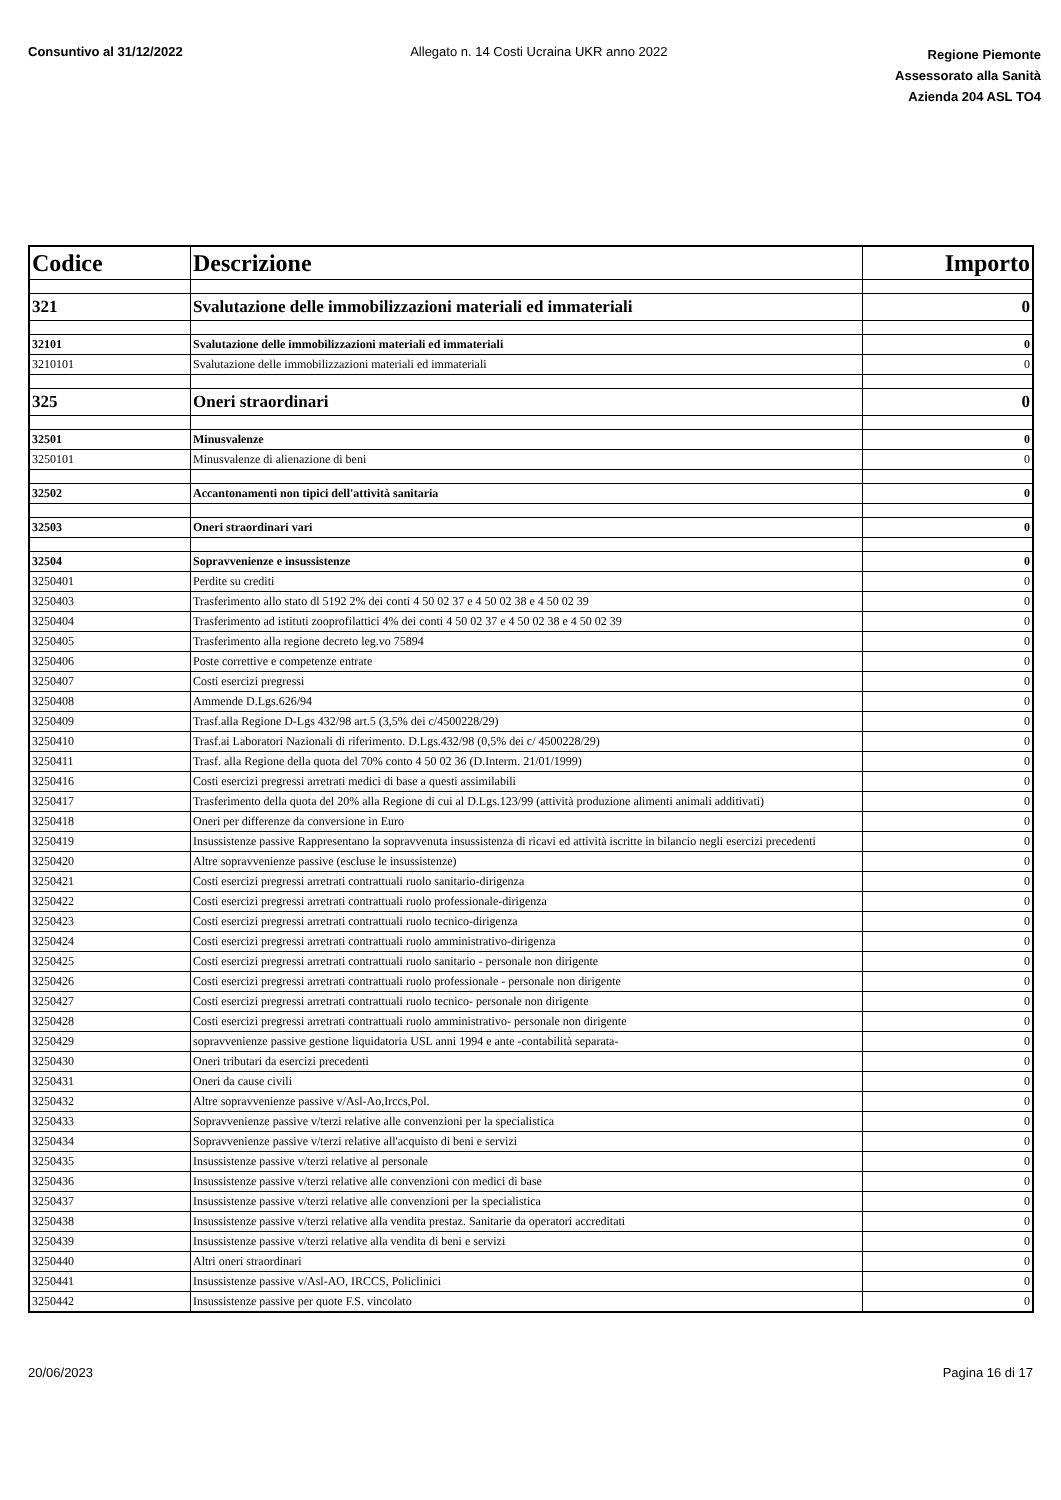Consuntivo al 31/12/2022 Allegato n. 14 Costi Ucraina UKR anno 2022
Regione Piemonte
Assessorato alla Sanità
Azienda 204 ASL TO4
| Codice | Descrizione | Importo |
| --- | --- | --- |
| 321 | Svalutazione delle immobilizzazioni materiali ed immateriali | 0 |
| 32101 | Svalutazione delle immobilizzazioni materiali ed immateriali | 0 |
| 3210101 | Svalutazione delle immobilizzazioni materiali ed immateriali | 0 |
| 325 | Oneri straordinari | 0 |
| 32501 | Minusvalenze | 0 |
| 3250101 | Minusvalenze di alienazione di beni | 0 |
| 32502 | Accantonamenti non tipici dell'attività sanitaria | 0 |
| 32503 | Oneri straordinari vari | 0 |
| 32504 | Sopravvenienze e insussistenze | 0 |
| 3250401 | Perdite su crediti | 0 |
| 3250403 | Trasferimento allo stato dl 5192 2% dei conti 4 50 02 37 e 4 50 02 38 e 4 50 02 39 | 0 |
| 3250404 | Trasferimento ad istituti zooprofilattici 4% dei conti 4 50 02 37 e 4 50 02 38 e 4 50 02 39 | 0 |
| 3250405 | Trasferimento alla regione decreto leg.vo 75894 | 0 |
| 3250406 | Poste correttive e competenze entrate | 0 |
| 3250407 | Costi esercizi pregressi | 0 |
| 3250408 | Ammende D.Lgs.626/94 | 0 |
| 3250409 | Trasf.alla Regione D-Lgs 432/98 art.5 (3,5% dei c/4500228/29) | 0 |
| 3250410 | Trasf.ai Laboratori Nazionali di riferimento. D.Lgs.432/98 (0,5% dei c/ 4500228/29) | 0 |
| 3250411 | Trasf. alla Regione della quota del 70% conto 4 50 02 36 (D.Interm. 21/01/1999) | 0 |
| 3250416 | Costi esercizi pregressi arretrati medici di base a questi assimilabili | 0 |
| 3250417 | Trasferimento della quota del 20% alla Regione di cui al D.Lgs.123/99 (attività produzione alimenti animali additivati) | 0 |
| 3250418 | Oneri per differenze da conversione in Euro | 0 |
| 3250419 | Insussistenze passive Rappresentano la sopravvenuta insussistenza di ricavi ed attività iscritte in bilancio negli esercizi precedenti | 0 |
| 3250420 | Altre sopravvenienze passive (escluse le insussistenze) | 0 |
| 3250421 | Costi esercizi pregressi arretrati contrattuali ruolo sanitario-dirigenza | 0 |
| 3250422 | Costi esercizi pregressi arretrati contrattuali ruolo professionale-dirigenza | 0 |
| 3250423 | Costi esercizi pregressi arretrati contrattuali ruolo tecnico-dirigenza | 0 |
| 3250424 | Costi esercizi pregressi arretrati contrattuali ruolo amministrativo-dirigenza | 0 |
| 3250425 | Costi esercizi pregressi arretrati contrattuali ruolo sanitario - personale non dirigente | 0 |
| 3250426 | Costi esercizi pregressi arretrati contrattuali ruolo professionale - personale non dirigente | 0 |
| 3250427 | Costi esercizi pregressi arretrati contrattuali ruolo tecnico- personale non dirigente | 0 |
| 3250428 | Costi esercizi pregressi arretrati contrattuali ruolo amministrativo- personale non dirigente | 0 |
| 3250429 | sopravvenienze passive gestione liquidatoria USL anni 1994 e ante -contabilità separata- | 0 |
| 3250430 | Oneri tributari da esercizi precedenti | 0 |
| 3250431 | Oneri da cause civili | 0 |
| 3250432 | Altre sopravvenienze passive v/Asl-Ao,Irccs,Pol. | 0 |
| 3250433 | Sopravvenienze passive v/terzi relative alle convenzioni per la specialistica | 0 |
| 3250434 | Sopravvenienze passive v/terzi relative all'acquisto di beni e servizi | 0 |
| 3250435 | Insussistenze passive v/terzi relative al personale | 0 |
| 3250436 | Insussistenze passive v/terzi relative alle convenzioni con medici di base | 0 |
| 3250437 | Insussistenze passive v/terzi relative alle convenzioni per la specialistica | 0 |
| 3250438 | Insussistenze passive v/terzi relative alla vendita prestaz. Sanitarie da operatori accreditati | 0 |
| 3250439 | Insussistenze passive v/terzi relative alla vendita di beni e servizi | 0 |
| 3250440 | Altri oneri straordinari | 0 |
| 3250441 | Insussistenze passive v/Asl-AO, IRCCS, Policlinici | 0 |
| 3250442 | Insussistenze passive per quote F.S. vincolato | 0 |
20/06/2023 Pagina 16 di 17